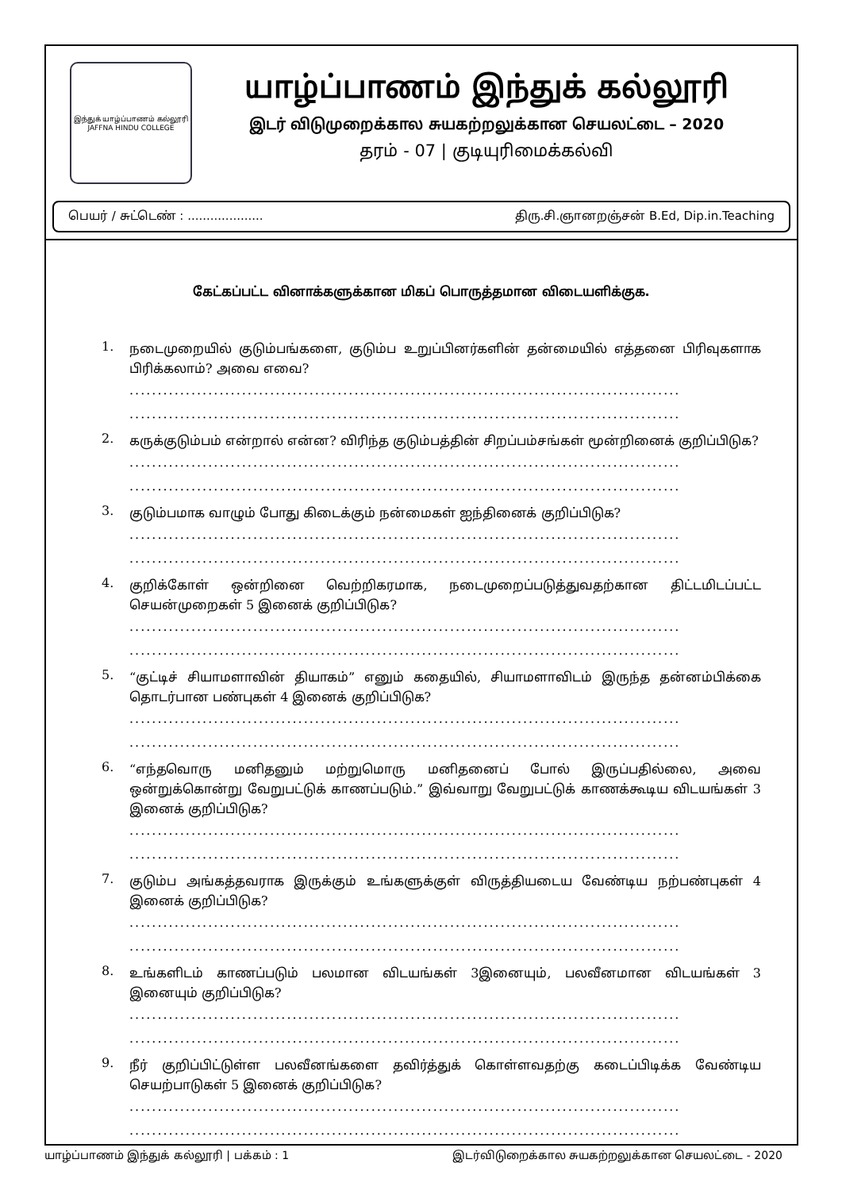இந்துக் யாழ்ப்பாணம் கல்லூரி
JAFFNA HINDU COLLEGE
யாழ்ப்பாணம் இந்துக் கல்லூரி
இடர் விடுமுறைக்கால சுயகற்றலுக்கான செயலட்டை – 2020
தரம் - 07 | குடியுரிமைக்கல்வி
பெயர் / சுட்டெண் : .................... திரு.சி.ஞானறஞ்சன் B.Ed, Dip.in.Teaching
கேட்கப்பட்ட வினாக்களுக்கான மிகப் பொருத்தமான விடையளிக்குக.
1.
நடைமுறையில் குடும்பங்களை, குடும்ப உறுப்பினர்களின் தன்மையில் எத்தனை பிரிவுகளாக பிரிக்கலாம்? அவை எவை?
..................................................................................................
..................................................................................................
2.
கருக்குடும்பம் என்றால் என்ன? விரிந்த குடும்பத்தின் சிறப்பம்சங்கள் மூன்றினைக் குறிப்பிடுக?
..................................................................................................
..................................................................................................
3.
குடும்பமாக வாழும் போது கிடைக்கும் நன்மைகள் ஐந்தினைக் குறிப்பிடுக?
..................................................................................................
..................................................................................................
4.
குறிக்கோள் ஒன்றினை வெற்றிகரமாக, நடைமுறைப்படுத்துவதற்கான திட்டமிடப்பட்ட செயன்முறைகள் 5 இனைக் குறிப்பிடுக?
..................................................................................................
..................................................................................................
5.
“குட்டிச் சியாமளாவின் தியாகம்” எனும் கதையில், சியாமளாவிடம் இருந்த தன்னம்பிக்கை தொடர்பான பண்புகள் 4 இனைக் குறிப்பிடுக?
..................................................................................................
..................................................................................................
6.
“எந்தவொரு மனிதனும் மற்றுமொரு மனிதனைப் போல் இருப்பதில்லை, அவை ஒன்றுக்கொன்று வேறுபட்டுக் காணப்படும்.” இவ்வாறு வேறுபட்டுக் காணக்கூடிய விடயங்கள் 3 இனைக் குறிப்பிடுக?
..................................................................................................
..................................................................................................
7.
குடும்ப அங்கத்தவராக இருக்கும் உங்களுக்குள் விருத்தியடைய வேண்டிய நற்பண்புகள் 4 இனைக் குறிப்பிடுக?
..................................................................................................
..................................................................................................
8.
உங்களிடம் காணப்படும் பலமான விடயங்கள் 3இனையும், பலவீனமான விடயங்கள் 3 இனையும் குறிப்பிடுக?
..................................................................................................
..................................................................................................
9.
நீர் குறிப்பிட்டுள்ள பலவீனங்களை தவிர்த்துக் கொள்ளவதற்கு கடைப்பிடிக்க வேண்டிய செயற்பாடுகள் 5 இனைக் குறிப்பிடுக?
..................................................................................................
..................................................................................................
யாழ்ப்பாணம் இந்துக் கல்லூரி | பக்கம் : 1 இடர்விடுறைக்கால சுயகற்றலுக்கான செயலட்டை - 2020